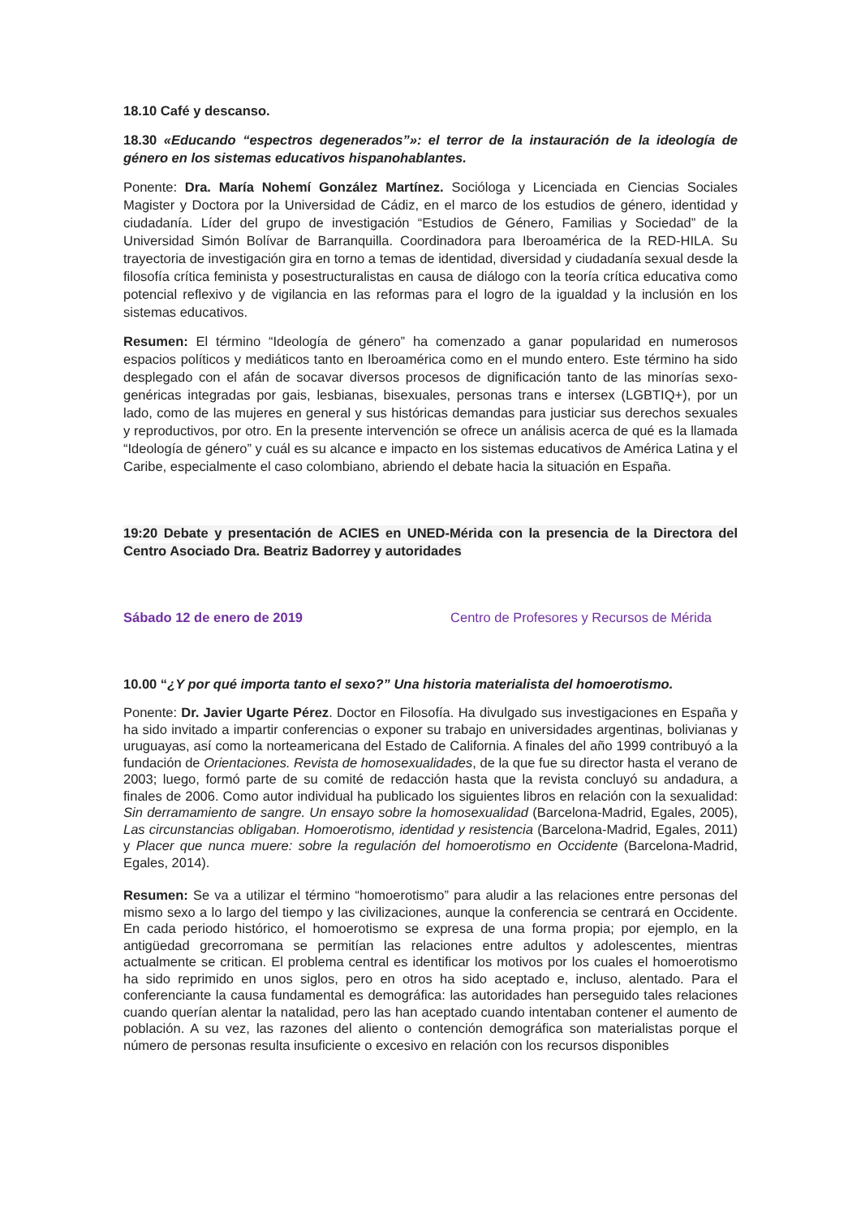18.10 Café y descanso.
18.30 «Educando “espectros degenerados”»: el terror de la instauración de la ideología de género en los sistemas educativos hispanohablantes.
Ponente: Dra. María Nohemí González Martínez. Socióloga y Licenciada en Ciencias Sociales Magister y Doctora por la Universidad de Cádiz, en el marco de los estudios de género, identidad y ciudadanía. Líder del grupo de investigación “Estudios de Género, Familias y Sociedad” de la Universidad Simón Bolívar de Barranquilla. Coordinadora para Iberoamérica de la RED-HILA. Su trayectoria de investigación gira en torno a temas de identidad, diversidad y ciudadanía sexual desde la filosofía crítica feminista y posestructuralistas en causa de diálogo con la teoría crítica educativa como potencial reflexivo y de vigilancia en las reformas para el logro de la igualdad y la inclusión en los sistemas educativos.
Resumen: El término “Ideología de género” ha comenzado a ganar popularidad en numerosos espacios políticos y mediáticos tanto en Iberoamérica como en el mundo entero. Este término ha sido desplegado con el afán de socavar diversos procesos de dignificación tanto de las minorías sexo-genéricas integradas por gais, lesbianas, bisexuales, personas trans e intersex (LGBTIQ+), por un lado, como de las mujeres en general y sus históricas demandas para justiciar sus derechos sexuales y reproductivos, por otro. En la presente intervención se ofrece un análisis acerca de qué es la llamada “Ideología de género” y cuál es su alcance e impacto en los sistemas educativos de América Latina y el Caribe, especialmente el caso colombiano, abriendo el debate hacia la situación en España.
19:20 Debate y presentación de ACIES en UNED-Mérida con la presencia de la Directora del Centro Asociado Dra. Beatriz Badorrey y autoridades
Sábado 12 de enero de 2019 Centro de Profesores y Recursos de Mérida
10.00 “¿Y por qué importa tanto el sexo?” Una historia materialista del homoerotismo.
Ponente: Dr. Javier Ugarte Pérez. Doctor en Filosofía. Ha divulgado sus investigaciones en España y ha sido invitado a impartir conferencias o exponer su trabajo en universidades argentinas, bolivianas y uruguayas, así como la norteamericana del Estado de California. A finales del año 1999 contribuyó a la fundación de Orientaciones. Revista de homosexualidades, de la que fue su director hasta el verano de 2003; luego, formó parte de su comité de redacción hasta que la revista concluyó su andadura, a finales de 2006. Como autor individual ha publicado los siguientes libros en relación con la sexualidad: Sin derramamiento de sangre. Un ensayo sobre la homosexualidad (Barcelona-Madrid, Egales, 2005), Las circunstancias obligaban. Homoerotismo, identidad y resistencia (Barcelona-Madrid, Egales, 2011) y Placer que nunca muere: sobre la regulación del homoerotismo en Occidente (Barcelona-Madrid, Egales, 2014).
Resumen: Se va a utilizar el término “homoerotismo” para aludir a las relaciones entre personas del mismo sexo a lo largo del tiempo y las civilizaciones, aunque la conferencia se centrará en Occidente. En cada periodo histórico, el homoerotismo se expresa de una forma propia; por ejemplo, en la antigüedad grecorromana se permitían las relaciones entre adultos y adolescentes, mientras actualmente se critican. El problema central es identificar los motivos por los cuales el homoerotismo ha sido reprimido en unos siglos, pero en otros ha sido aceptado e, incluso, alentado. Para el conferenciante la causa fundamental es demográfica: las autoridades han perseguido tales relaciones cuando querían alentar la natalidad, pero las han aceptado cuando intentaban contener el aumento de población. A su vez, las razones del aliento o contención demográfica son materialistas porque el número de personas resulta insuficiente o excesivo en relación con los recursos disponibles